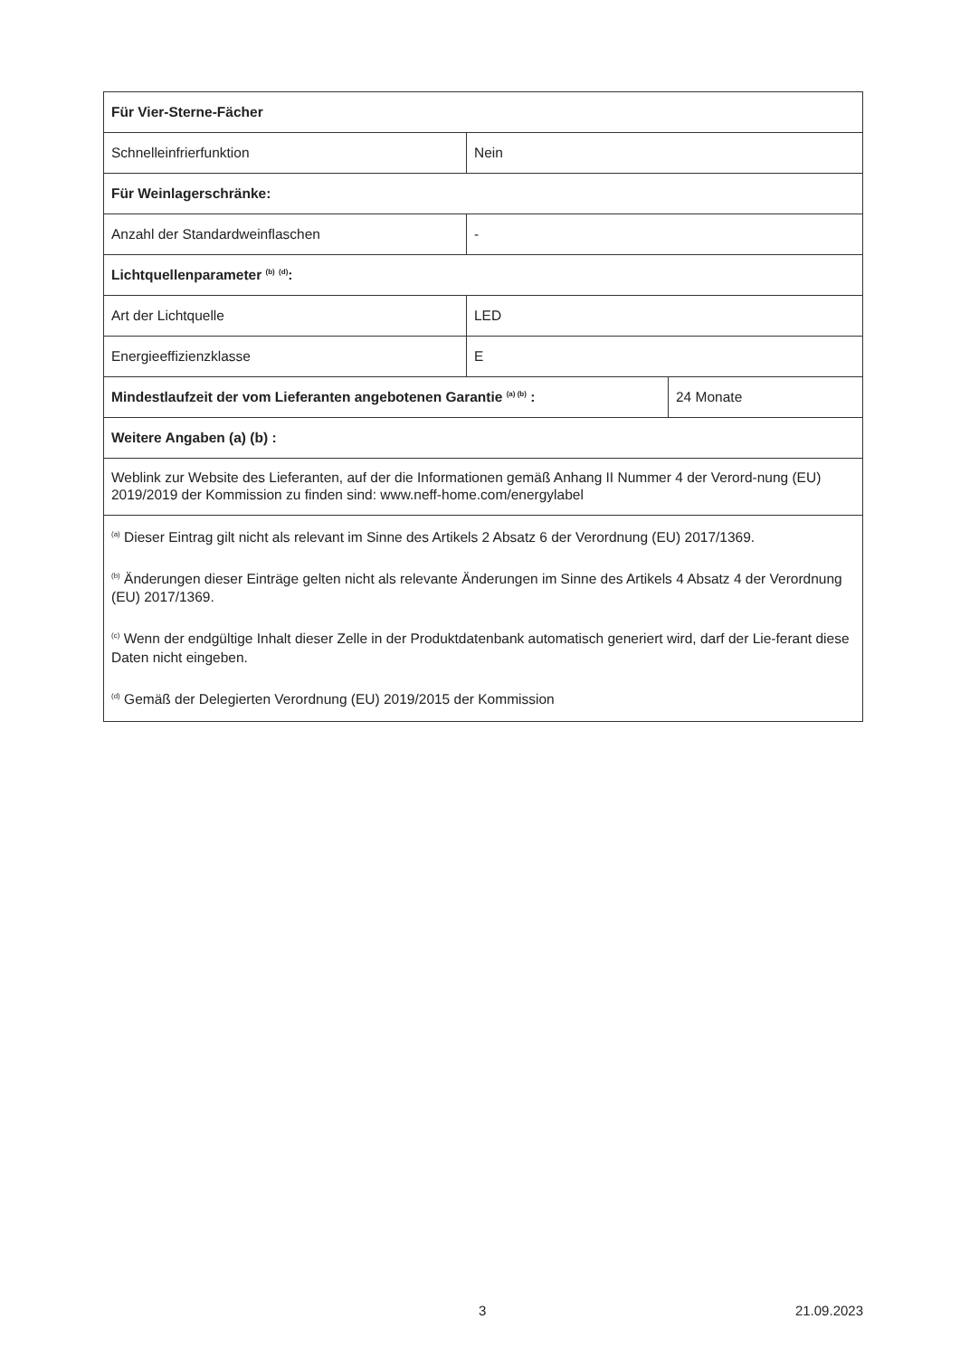| Für Vier-Sterne-Fächer | | |
| Schnelleinfrierfunktion | Nein | |
| Für Weinlagerschränke: | | |
| Anzahl der Standardweinflaschen | - | |
| Lichtquellenparameter <sup>(b)</sup> <sup>(d)</sup>: | | |
| Art der Lichtquelle | LED | |
| Energieeffizienzklasse | E | |
| Mindestlaufzeit der vom Lieferanten angebotenen Garantie <sup>(a) (b)</sup> : | | 24 Monate |
| Weitere Angaben (a) (b) : | | |
| Weblink zur Website des Lieferanten, auf der die Informationen gemäß Anhang II Nummer 4 der Verord-nung (EU) 2019/2019 der Kommission zu finden sind: www.neff-home.com/energylabel | | |
| <sup>(a)</sup> Dieser Eintrag gilt nicht als relevant im Sinne des Artikels 2 Absatz 6 der Verordnung (EU) 2017/1369. <sup>(b)</sup> Änderungen dieser Einträge gelten nicht als relevante Änderungen im Sinne des Artikels 4 Absatz 4 der Verordnung (EU) 2017/1369. <sup>(c)</sup> Wenn der endgültige Inhalt dieser Zelle in der Produktdatenbank automatisch generiert wird, darf der Lie-ferant diese Daten nicht eingeben. <sup>(d)</sup> Gemäß der Delegierten Verordnung (EU) 2019/2015 der Kommission | | |
3 21.09.2023